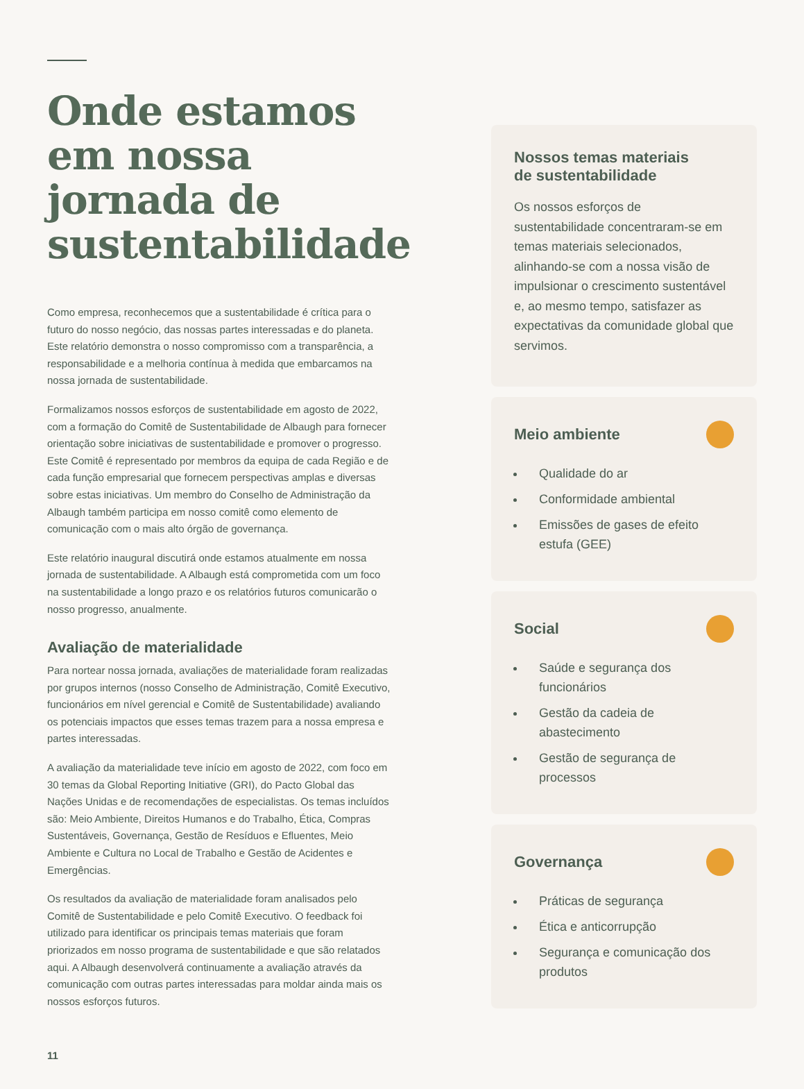Onde estamos em nossa jornada de sustentabilidade
Como empresa, reconhecemos que a sustentabilidade é crítica para o futuro do nosso negócio, das nossas partes interessadas e do planeta. Este relatório demonstra o nosso compromisso com a transparência, a responsabilidade e a melhoria contínua à medida que embarcamos na nossa jornada de sustentabilidade.
Formalizamos nossos esforços de sustentabilidade em agosto de 2022, com a formação do Comitê de Sustentabilidade de Albaugh para fornecer orientação sobre iniciativas de sustentabilidade e promover o progresso. Este Comitê é representado por membros da equipa de cada Região e de cada função empresarial que fornecem perspectivas amplas e diversas sobre estas iniciativas. Um membro do Conselho de Administração da Albaugh também participa em nosso comitê como elemento de comunicação com o mais alto órgão de governança.
Este relatório inaugural discutirá onde estamos atualmente em nossa jornada de sustentabilidade. A Albaugh está comprometida com um foco na sustentabilidade a longo prazo e os relatórios futuros comunicarão o nosso progresso, anualmente.
Avaliação de materialidade
Para nortear nossa jornada, avaliações de materialidade foram realizadas por grupos internos (nosso Conselho de Administração, Comitê Executivo, funcionários em nível gerencial e Comitê de Sustentabilidade) avaliando os potenciais impactos que esses temas trazem para a nossa empresa e partes interessadas.
A avaliação da materialidade teve início em agosto de 2022, com foco em 30 temas da Global Reporting Initiative (GRI), do Pacto Global das Nações Unidas e de recomendações de especialistas. Os temas incluídos são: Meio Ambiente, Direitos Humanos e do Trabalho, Ética, Compras Sustentáveis, Governança, Gestão de Resíduos e Efluentes, Meio Ambiente e Cultura no Local de Trabalho e Gestão de Acidentes e Emergências.
Os resultados da avaliação de materialidade foram analisados pelo Comitê de Sustentabilidade e pelo Comitê Executivo. O feedback foi utilizado para identificar os principais temas materiais que foram priorizados em nosso programa de sustentabilidade e que são relatados aqui. A Albaugh desenvolverá continuamente a avaliação através da comunicação com outras partes interessadas para moldar ainda mais os nossos esforços futuros.
Nossos temas materiais
de sustentabilidade
Os nossos esforços de sustentabilidade concentraram-se em temas materiais selecionados, alinhando-se com a nossa visão de impulsionar o crescimento sustentável e, ao mesmo tempo, satisfazer as expectativas da comunidade global que servimos.
Meio ambiente
Qualidade do ar
Conformidade ambiental
Emissões de gases de efeito estufa (GEE)
Social
Saúde e segurança dos funcionários
Gestão da cadeia de abastecimento
Gestão de segurança de processos
Governança
Práticas de segurança
Ética e anticorrupção
Segurança e comunicação dos produtos
11